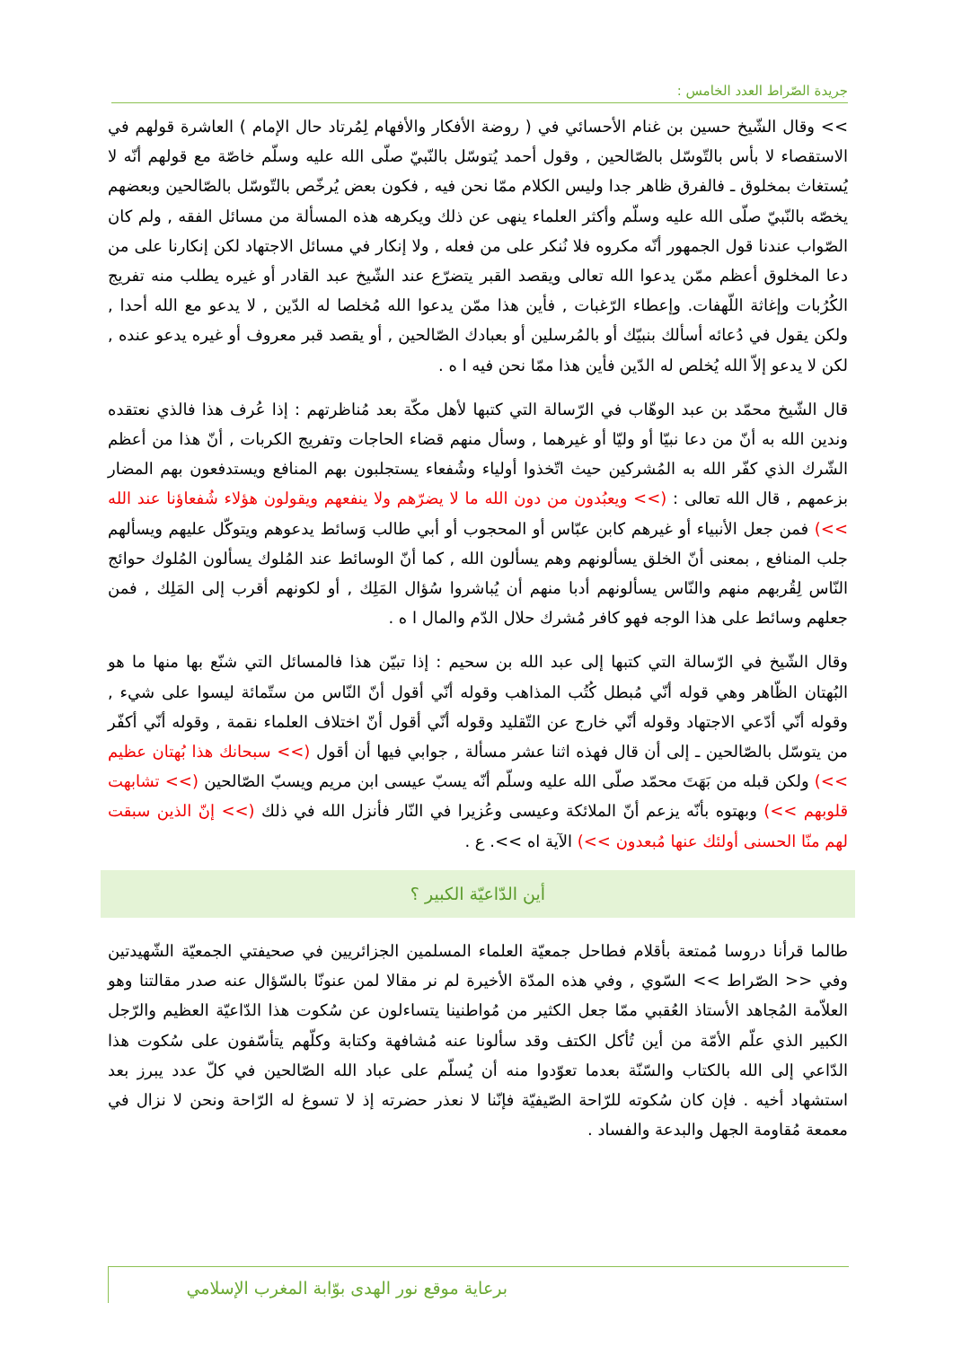جريدة الصّراط العدد الخامس :
>> وقال الشّيخ حسين بن غنام الأحسائي في ( روضة الأفكار والأفهام لِمُرتاد حال الإمام ) العاشرة قولهم في الاستقصاء لا بأس بالتّوسّل بالصّالحين , وقول أحمد يُتوسّل بالنّبيّ صلّى الله عليه وسلّم خاصّة مع قولهم أنّه لا يُستغاث بمخلوق ـ فالفرق ظاهر جدا وليس الكلام ممّا نحن فيه , فكون بعض يُرخّص بالتّوسّل بالصّالحين وبعضهم يخصّه بالنّبيّ صلّى الله عليه وسلّم وأكثر العلماء ينهى عن ذلك ويكرهه هذه المسألة من مسائل الفقه , ولم كان الصّواب عندنا قول الجمهور أنّه مكروه فلا نُنكر على من فعله , ولا إنكار في مسائل الاجتهاد لكن إنكارنا على من دعا المخلوق أعظم ممّن يدعوا الله تعالى ويقصد القبر يتضرّع عند الشّيخ عبد القادر أو غيره يطلب منه تفريج الكُرُبات وإغاثة اللّهفات. وإعطاء الرّغبات , فأين هذا ممّن يدعوا الله مُخلصا له الدّين , لا يدعو مع الله أحدا , ولكن يقول في دُعائه أسألك بنبيّك أو بالمُرسلين أو بعبادك الصّالحين , أو يقصد قبر معروف أو غيره يدعو عنده , لكن لا يدعو إلاّ الله يُخلص له الدّين فأين هذا ممّا نحن فيه ا ه .
قال الشّيخ محمّد بن عبد الوهّاب في الرّسالة التي كتبها لأهل مكّة بعد مُناظرتهم : إذا عُرف هذا فالذي نعتقده وندين الله به أنّ من دعا نبيّا أو وليّا أو غيرهما , وسأل منهم قضاء الحاجات وتفريج الكربات , أنّ هذا من أعظم الشّرك الذي كفّر الله به المُشركين حيث اتّخذوا أولياء وشُفعاء يستجلبون بهم المنافع ويستدفعون بهم المضار بزعمهم , قال الله تعالى : (>> ويعبُدون من دون الله ما لا يضرّهم ولا ينفعهم ويقولون هؤلاء شُفعاؤنا عند الله >>) فمن جعل الأنبياء أو غيرهم كابن عبّاس أو المحجوب أو أبي طالب وَسائط يدعوهم ويتوكّل عليهم ويسألهم جلب المنافع , بمعنى أنّ الخلق يسألونهم وهم يسألون الله , كما أنّ الوسائط عند المُلوك يسألون المُلوك حوائج النّاس لِقُربهم منهم والنّاس يسألونهم أدبا منهم أن يُباشروا سُؤال المَلِك , أو لكونهم أقرب إلى المَلِك , فمن جعلهم وسائط على هذا الوجه فهو كافر مُشرك حلال الدّم والمال ا ه .
وقال الشّيخ في الرّسالة التي كتبها إلى عبد الله بن سحيم : إذا تبيّن هذا فالمسائل التي شنّع بها منها ما هو البُهتان الظّاهر وهي قوله أنّي مُبطل كُتُب المذاهب وقوله أنّي أقول أنّ النّاس من ستّمائة ليسوا على شيء , وقوله أنّي أدّعي الاجتهاد وقوله أنّي خارج عن التّقليد وقوله أنّي أقول أنّ اختلاف العلماء نقمة , وقوله أنّي أكفّر من يتوسّل بالصّالحين ـ إلى أن قال فهذه اثنا عشر مسألة , جوابي فيها أن أقول (>> سبحانك هذا بُهتان عظيم >>) ولكن قبله من بَهَتَ محمّد صلّى الله عليه وسلّم أنّه يسبّ عيسى ابن مريم ويسبّ الصّالحين (>> تشابهت قلوبهم >>) وبهتوه بأنّه يزعم أنّ الملائكة وعيسى وعُزيرا في النّار فأنزل الله في ذلك (>> إنّ الذين سبقت لهم منّا الحسنى أولئك عنها مُبعدون >>) الآية اه >>. ع .
أين الدّاعيّة الكبير ؟
طالما قرأنا دروسا مُمتعة بأقلام فطاحل جمعيّة العلماء المسلمين الجزائريين في صحيفتي الجمعيّة الشّهيدتين وفي << الصّراط >> السّوي , وفي هذه المدّة الأخيرة لم نر مقالا لمن عنونّا بالسّؤال عنه صدر مقالتنا وهو العلاّمة المُجاهد الأستاذ العُقبي ممّا جعل الكثير من مُواطنينا يتساءلون عن سُكوت هذا الدّاعيّة العظيم والرّجل الكبير الذي علّم الأمّة من أين تُأكل الكتف وقد سألونا عنه مُشافهة وكتابة وكلّهم يتأسّفون على سُكوت هذا الدّاعي إلى الله بالكتاب والسّنّة بعدما تعوّدوا منه أن يُسلّم على عباد الله الصّالحين في كلّ عدد يبرز بعد استشهاد أخيه . فإن كان سُكوته للرّاحة الصّيفيّة فإنّنا لا نعذر حضرته إذ لا تسوغ له الرّاحة ونحن لا نزال في معمعة مُقاومة الجهل والبدعة والفساد .
برعاية موقع نور الهدى بوّابة المغرب الإسلامي